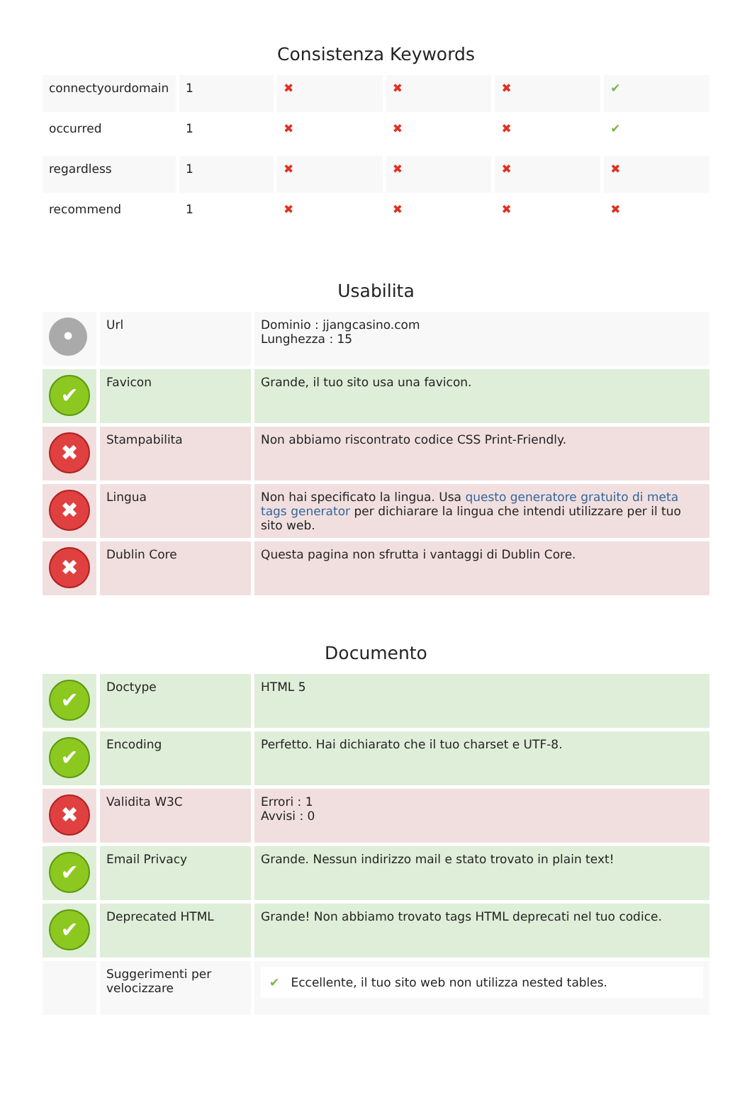Consistenza Keywords
| connectyourdomain | 1 | ✖ | ✖ | ✖ | ✔ |
| occurred | 1 | ✖ | ✖ | ✖ | ✔ |
| regardless | 1 | ✖ | ✖ | ✖ | ✖ |
| recommend | 1 | ✖ | ✖ | ✖ | ✖ |
Usabilita
| • | Url | Dominio : jjangcasino.com Lunghezza : 15 |
| ✔ | Favicon | Grande, il tuo sito usa una favicon. |
| ✖ | Stampabilita | Non abbiamo riscontrato codice CSS Print-Friendly. |
| ✖ | Lingua | Non hai specificato la lingua. Usa questo generatore gratuito di meta tags generator per dichiarare la lingua che intendi utilizzare per il tuo sito web. |
| ✖ | Dublin Core | Questa pagina non sfrutta i vantaggi di Dublin Core. |
Documento
| ✔ | Doctype | HTML 5 |
| ✔ | Encoding | Perfetto. Hai dichiarato che il tuo charset e UTF-8. |
| ✖ | Validita W3C | Errori : 1 Avvisi : 0 |
| ✔ | Email Privacy | Grande. Nessun indirizzo mail e stato trovato in plain text! |
| ✔ | Deprecated HTML | Grande! Non abbiamo trovato tags HTML deprecati nel tuo codice. |
| | Suggerimenti per velocizzare | ✔ Eccellente, il tuo sito web non utilizza nested tables. |